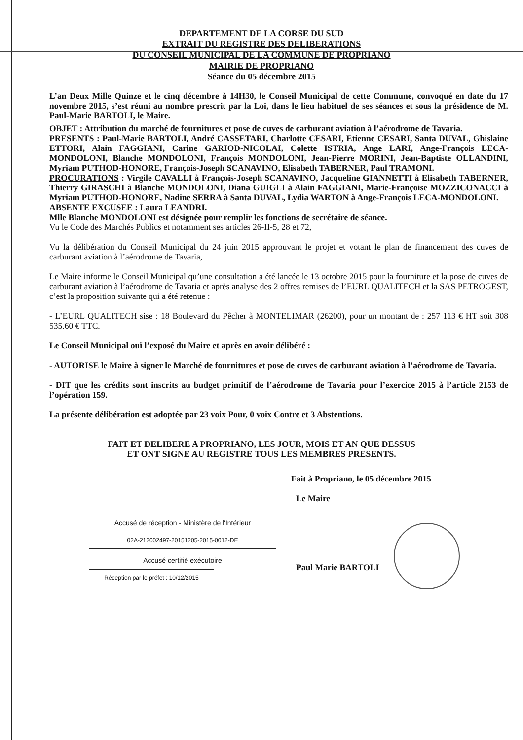DEPARTEMENT DE LA CORSE DU SUD
EXTRAIT DU REGISTRE DES DELIBERATIONS
DU CONSEIL MUNICIPAL DE LA COMMUNE DE PROPRIANO
MAIRIE DE PROPRIANO
Séance du 05 décembre 2015
L’an Deux Mille Quinze et le cinq décembre à 14H30, le Conseil Municipal de cette Commune, convoqué en date du 17 novembre 2015, s’est réuni au nombre prescrit par la Loi, dans le lieu habituel de ses séances et sous la présidence de M. Paul-Marie BARTOLI, le Maire.
OBJET : Attribution du marché de fournitures et pose de cuves de carburant aviation à l’aérodrome de Tavaria.
PRESENTS : Paul-Marie BARTOLI, André CASSETARI, Charlotte CESARI, Etienne CESARI, Santa DUVAL, Ghislaine ETTORI, Alain FAGGIANI, Carine GARIOD-NICOLAI, Colette ISTRIA, Ange LARI, Ange-François LECA-MONDOLONI, Blanche MONDOLONI, François MONDOLONI, Jean-Pierre MORINI, Jean-Baptiste OLLANDINI, Myriam PUTHOD-HONORE, François-Joseph SCANAVINO, Elisabeth TABERNER, Paul TRAMONI.
PROCURATIONS : Virgile CAVALLI à François-Joseph SCANAVINO, Jacqueline GIANNETTI à Elisabeth TABERNER, Thierry GIRASCHI à Blanche MONDOLONI, Diana GUIGLI à Alain FAGGIANI, Marie-Françoise MOZZICONACCI à Myriam PUTHOD-HONORE, Nadine SERRA à Santa DUVAL, Lydia WARTON à Ange-François LECA-MONDOLONI.
ABSENTE EXCUSEE : Laura LEANDRI.
Mlle Blanche MONDOLONI est désignée pour remplir les fonctions de secrétaire de séance.
Vu le Code des Marchés Publics et notamment ses articles 26-II-5, 28 et 72,
Vu la délibération du Conseil Municipal du 24 juin 2015 approuvant le projet et votant le plan de financement des cuves de carburant aviation à l’aérodrome de Tavaria,
Le Maire informe le Conseil Municipal qu’une consultation a été lancée le 13 octobre 2015 pour la fourniture et la pose de cuves de carburant aviation à l’aérodrome de Tavaria et après analyse des 2 offres remises de l’EURL QUALITECH et la SAS PETROGEST, c’est la proposition suivante qui a été retenue :
- L’EURL QUALITECH sise : 18 Boulevard du Pêcher à MONTELIMAR (26200), pour un montant de : 257 113 € HT soit 308 535.60 € TTC.
Le Conseil Municipal ouï l’exposé du Maire et après en avoir délibéré :
- AUTORISE le Maire à signer le Marché de fournitures et pose de cuves de carburant aviation à l’aérodrome de Tavaria.
- DIT que les crédits sont inscrits au budget primitif de l’aérodrome de Tavaria pour l’exercice 2015 à l’article 2153 de l’opération 159.
La présente délibération est adoptée par 23 voix Pour, 0 voix Contre et 3 Abstentions.
FAIT ET DELIBERE A PROPRIANO, LES JOUR, MOIS ET AN QUE DESSUS
ET ONT SIGNE AU REGISTRE TOUS LES MEMBRES PRESENTS.
Fait à Propriano, le 05 décembre 2015
Accusé de réception - Ministère de l'Intérieur
02A-212002497-20151205-2015-0012-DE
Accusé certifié exécutoire
Réception par le préfet : 10/12/2015
Le Maire
Paul Marie BARTOLI